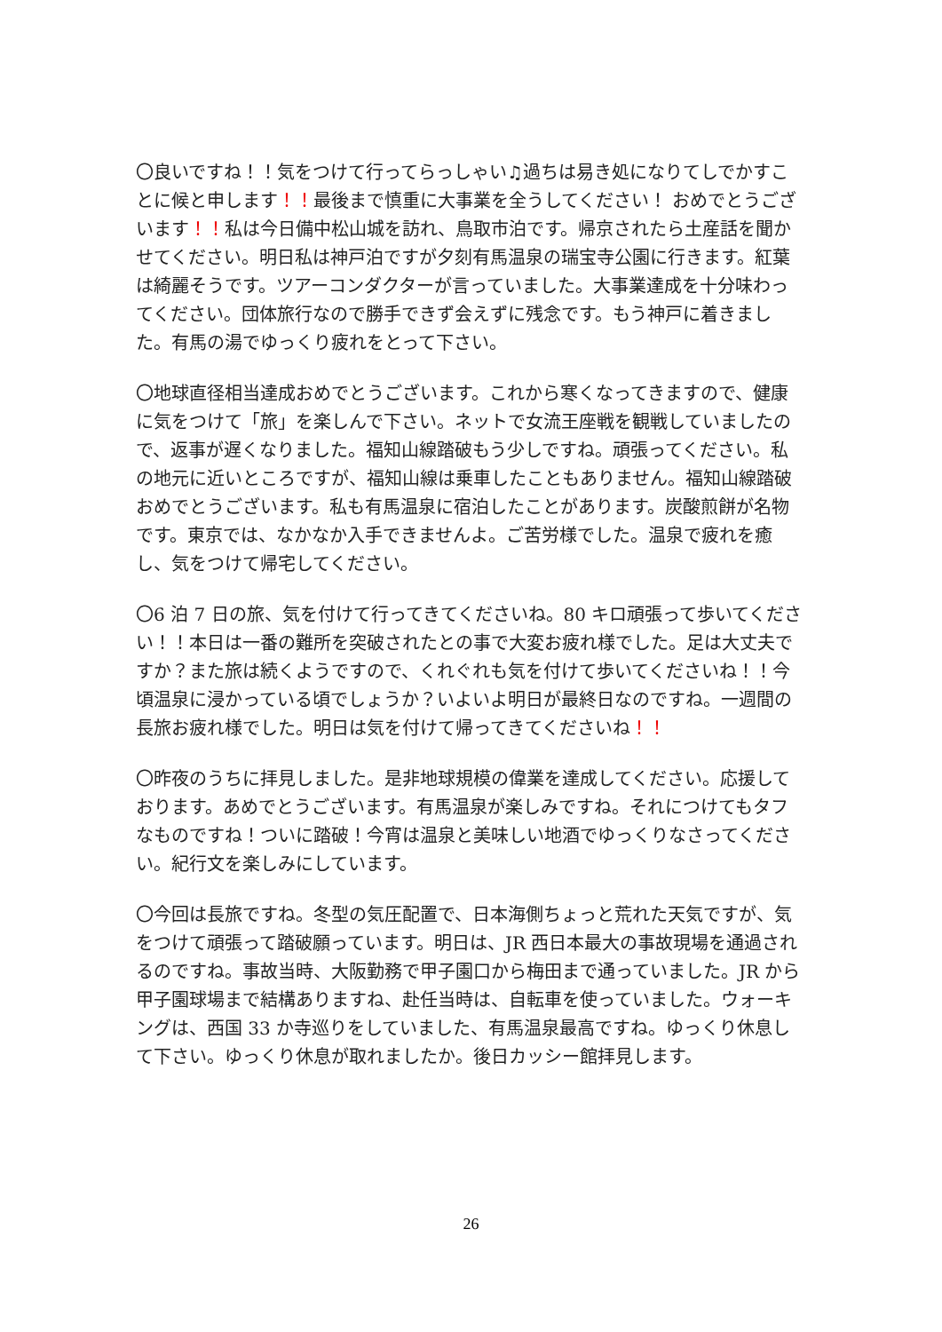〇良いですね！！気をつけて行ってらっしゃい♫過ちは易き処になりてしでかすことに候と申します！！最後まで慎重に大事業を全うしてください！ おめでとうございます！！私は今日備中松山城を訪れ、鳥取市泊です。帰京されたら土産話を聞かせてください。明日私は神戸泊ですが夕刻有馬温泉の瑞宝寺公園に行きます。紅葉は綺麗そうです。ツアーコンダクターが言っていました。大事業達成を十分味わってください。団体旅行なので勝手できず会えずに残念です。もう神戸に着きました。有馬の湯でゆっくり疲れをとって下さい。
〇地球直径相当達成おめでとうございます。これから寒くなってきますので、健康に気をつけて「旅」を楽しんで下さい。ネットで女流王座戦を観戦していましたので、返事が遅くなりました。福知山線踏破もう少しですね。頑張ってください。私の地元に近いところですが、福知山線は乗車したこともありません。福知山線踏破おめでとうございます。私も有馬温泉に宿泊したことがあります。炭酸煎餅が名物です。東京では、なかなか入手できませんよ。ご苦労様でした。温泉で疲れを癒し、気をつけて帰宅してください。
〇6 泊 7 日の旅、気を付けて行ってきてくださいね。80 キロ頑張って歩いてください！！本日は一番の難所を突破されたとの事で大変お疲れ様でした。足は大丈夫ですか？また旅は続くようですので、くれぐれも気を付けて歩いてくださいね！！今頃温泉に浸かっている頃でしょうか？いよいよ明日が最終日なのですね。一週間の長旅お疲れ様でした。明日は気を付けて帰ってきてくださいね！！
〇昨夜のうちに拝見しました。是非地球規模の偉業を達成してください。応援しております。あめでとうございます。有馬温泉が楽しみですね。それにつけてもタフなものですね！ついに踏破！今宵は温泉と美味しい地酒でゆっくりなさってください。紀行文を楽しみにしています。
〇今回は長旅ですね。冬型の気圧配置で、日本海側ちょっと荒れた天気ですが、気をつけて頑張って踏破願っています。明日は、JR 西日本最大の事故現場を通過されるのですね。事故当時、大阪勤務で甲子園口から梅田まで通っていました。JR から甲子園球場まで結構ありますね、赴任当時は、自転車を使っていました。ウォーキングは、西国 33 か寺巡りをしていました、有馬温泉最高ですね。ゆっくり休息して下さい。ゆっくり休息が取れましたか。後日カッシー館拝見します。
26